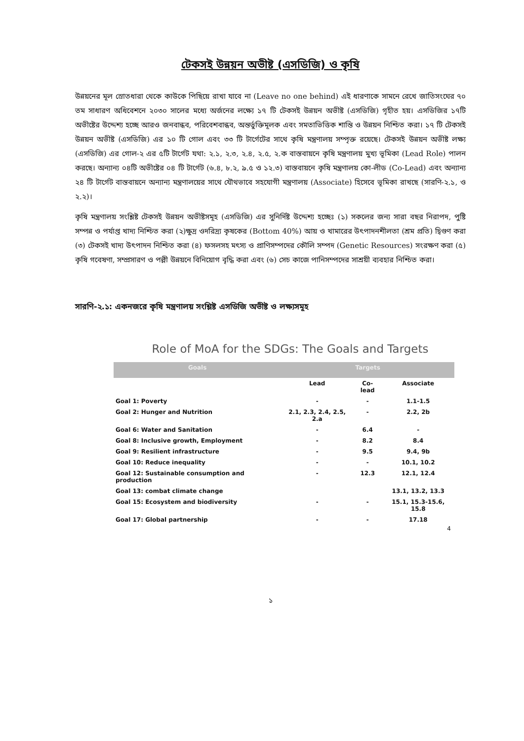টেকসই উন্নয়ন অভীষ্ট (এসডিজি) ও কৃষি
উন্নয়নের মূল স্রোতধারা থেকে কাউকে পিছিয়ে রাখা যাবে না (Leave no one behind) এই ধারণাকে সামনে রেখে জাতিসংঘের ৭০ তম সাধারণ অধিবেশনে ২০৩০ সালের মধ্যে অর্জনের লক্ষ্যে ১৭ টি টেকসই উন্নয়ন অভীষ্ট (এসডিজি) গৃহীত হয়। এসডিজির ১৭টি অভীষ্টের উদ্দেশ্য হচ্ছে আরও জনবান্ধব, পরিবেশবান্ধব, অন্তর্ভুক্তিমূলক এবং সমতাভিত্তিক শান্তি ও উন্নয়ন নিশ্চিত করা। ১৭ টি টেকসই উন্নয়ন অভীষ্ট (এসডিজি) এর ১০ টি গোল এবং ৩৩ টি টার্গেটের সাথে কৃষি মন্ত্রণালয় সম্পৃক্ত রয়েছে। টেকসই উন্নয়ন অভীষ্ট লক্ষ্য (এসডিজি) এর গোল-২ এর ৫টি টার্গেট যথা: ২.১, ২.৩, ২.৪, ২.৫, ২.ক বাস্তবায়নে কৃষি মন্ত্রণালয় মুখ্য ভূমিকা (Lead Role) পালন করছে। অন্যান্য ০৪টি অভীষ্টের ০৪ টি টার্গেট (৬.৪, ৮.২, ৯.৫ ও ১২.৩) বাস্তবায়নে কৃষি মন্ত্রণালয় কো-লীড (Co-Lead) এবং অন্যান্য ২৪ টি টার্গেট বাস্তবায়নে অন্যান্য মন্ত্রণালয়ের সাথে যৌথভাবে সহযোগী মন্ত্রণালয় (Associate) হিসেবে ভূমিকা রাখছে (সারণি-২.১, ও ২.২)।
কৃষি মন্ত্রণালয় সংশ্লিষ্ট টেকসই উন্নয়ন অভীষ্টসমূহ (এসডিজি) এর সুনির্দিষ্ট উদ্দেশ্য হচ্ছেঃ (১) সকলের জন্য সারা বছর নিরাপদ, পুষ্টি সম্পন্ন ও পর্যাপ্ত খাদ্য নিশ্চিত করা (২)ক্ষুদ্র ওদরিদ্র্য কৃষকের (Bottom 40%) আয় ও খামারের উৎপাদনশীলতা (শ্রম প্রতি) দ্বিগুণ করা (৩) টেকসই খাদ্য উৎপাদন নিশ্চিত করা (৪) ফসলসহ মৎস্য ও প্রাণিসম্পদের কৌলি সম্পদ (Genetic Resources) সংরক্ষণ করা (৫) কৃষি গবেষণা, সম্প্রসারণ ও পল্লী উন্নয়নে বিনিয়োগ বৃদ্ধি করা এবং (৬) সেচ কাজে পানিসম্পদের সাশ্রয়ী ব্যবহার নিশ্চিত করা।
সারণি-২.১: একনজরে কৃষি মন্ত্রণালয় সংশ্লিষ্ট এসডিজি অভীষ্ট ও লক্ষ্যসমূহ
Role of MoA for the SDGs: The Goals and Targets
| Goals | Targets | | |
| --- | --- | --- | --- |
| | Lead | Co-lead | Associate |
| Goal 1: Poverty | - | - | 1.1-1.5 |
| Goal 2: Hunger and Nutrition | 2.1, 2.3, 2.4, 2.5, 2.a | - | 2.2, 2b |
| Goal 6: Water and Sanitation | - | 6.4 | - |
| Goal 8: Inclusive growth, Employment | - | 8.2 | 8.4 |
| Goal 9: Resilient infrastructure | - | 9.5 | 9.4, 9b |
| Goal 10: Reduce inequality | - | - | 10.1, 10.2 |
| Goal 12: Sustainable consumption and production | - | 12.3 | 12.1, 12.4 |
| Goal 13: combat climate change | | | 13.1, 13.2, 13.3 |
| Goal 15: Ecosystem and biodiversity | - | - | 15.1, 15.3-15.6, 15.8 |
| Goal 17: Global partnership | - | - | 17.18 |
4
১